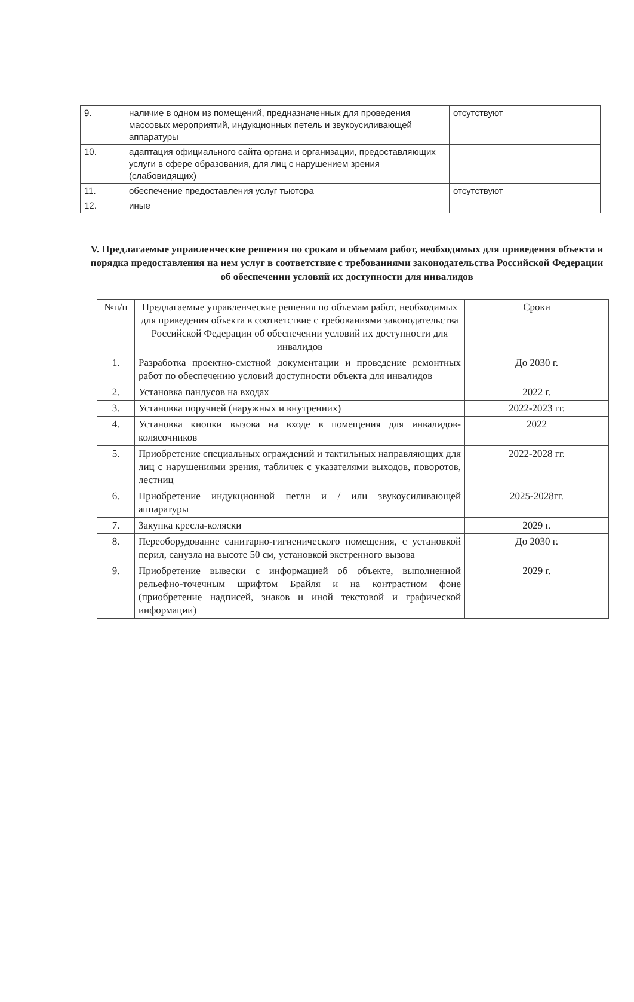| 9. | наличие в одном из помещений, предназначенных для проведения массовых мероприятий, индукционных петель и звукоусиливающей аппаратуры | отсутствуют |
| 10. | адаптация официального сайта органа и организации, предоставляющих услуги в сфере образования, для лиц с нарушением зрения (слабовидящих) | |
| 11. | обеспечение предоставления услуг тьютора | отсутствуют |
| 12. | иные | |
V. Предлагаемые управленческие решения по срокам и объемам работ, необходимых для приведения объекта и порядка предоставления на нем услуг в соответствие с требованиями законодательства Российской Федерации об обеспечении условий их доступности для инвалидов
| №п/п | Предлагаемые управленческие решения по объемам работ, необходимых для приведения объекта в соответствие с требованиями законодательства Российской Федерации об обеспечении условий их доступности для инвалидов | Сроки |
| --- | --- | --- |
| 1. | Разработка проектно-сметной документации и проведение ремонтных работ по обеспечению условий доступности объекта для инвалидов | До 2030 г. |
| 2. | Установка пандусов на входах | 2022 г. |
| 3. | Установка поручней (наружных и внутренних) | 2022-2023 гг. |
| 4. | Установка кнопки вызова на входе в помещения для инвалидов- колясочников | 2022 |
| 5. | Приобретение специальных ограждений и тактильных направляющих для лиц с нарушениями зрения, табличек с указателями выходов, поворотов, лестниц | 2022-2028 гг. |
| 6. | Приобретение индукционной петли и / или звукоусиливающей аппаратуры | 2025-2028гг. |
| 7. | Закупка кресла-коляски | 2029 г. |
| 8. | Переоборудование санитарно-гигиенического помещения, с установкой перил, санузла на высоте 50 см, установкой экстренного вызова | До 2030 г. |
| 9. | Приобретение вывески с информацией об объекте, выполненной рельефно-точечным шрифтом Брайля и на контрастном фоне (приобретение надписей, знаков и иной текстовой и графической информации) | 2029 г. |